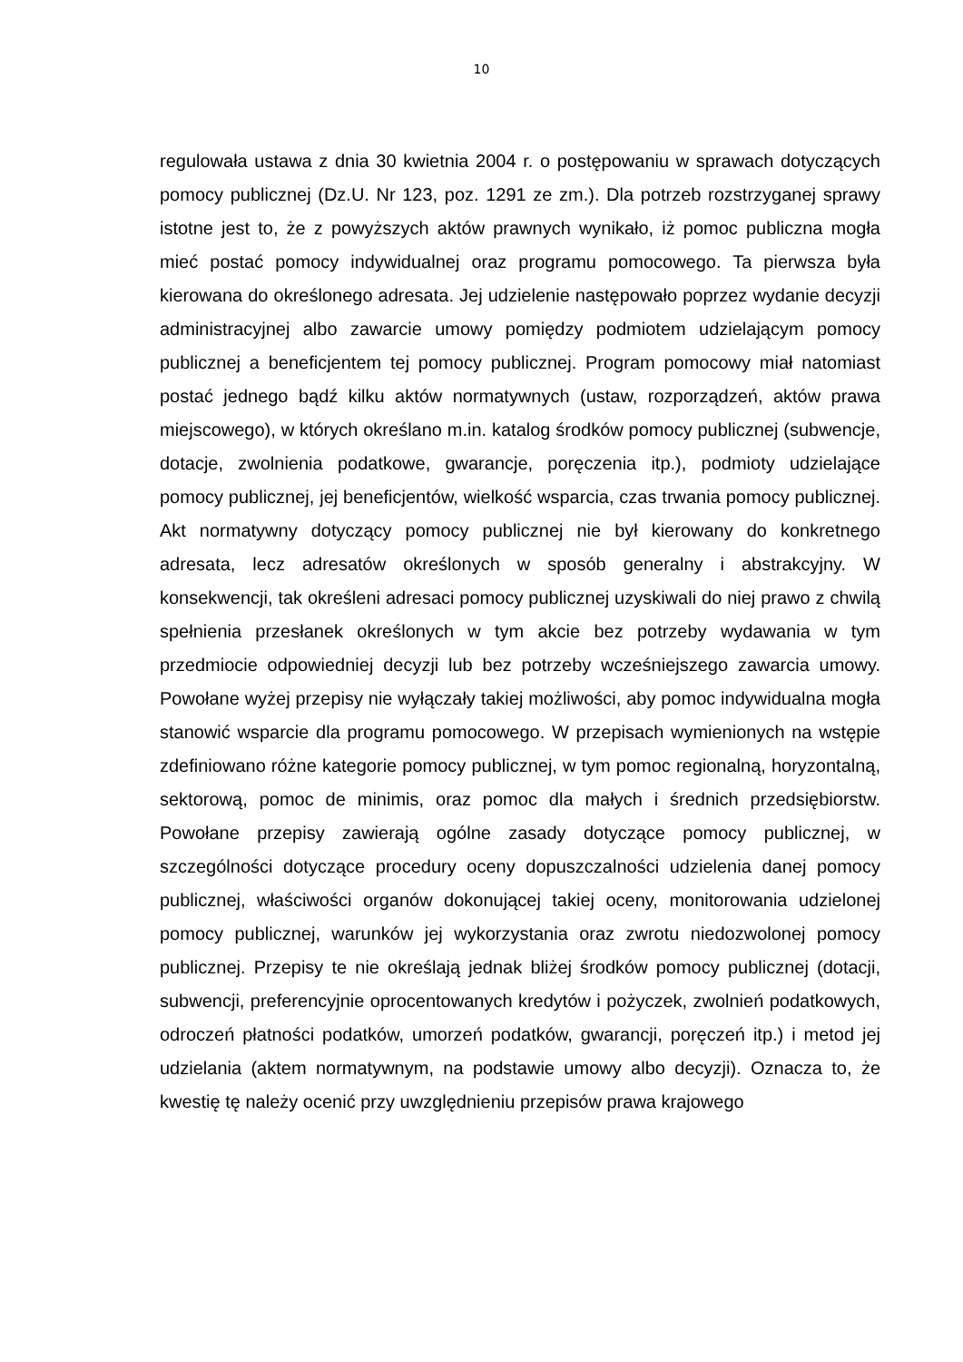10
regulowała ustawa z dnia 30 kwietnia 2004 r. o postępowaniu w sprawach dotyczących pomocy publicznej (Dz.U. Nr 123, poz. 1291 ze zm.). Dla potrzeb rozstrzyganej sprawy istotne jest to, że z powyższych aktów prawnych wynikało, iż pomoc publiczna mogła mieć postać pomocy indywidualnej oraz programu pomocowego. Ta pierwsza była kierowana do określonego adresata. Jej udzielenie następowało poprzez wydanie decyzji administracyjnej albo zawarcie umowy pomiędzy podmiotem udzielającym pomocy publicznej a beneficjentem tej pomocy publicznej. Program pomocowy miał natomiast postać jednego bądź kilku aktów normatywnych (ustaw, rozporządzeń, aktów prawa miejscowego), w których określano m.in. katalog środków pomocy publicznej (subwencje, dotacje, zwolnienia podatkowe, gwarancje, poręczenia itp.), podmioty udzielające pomocy publicznej, jej beneficjentów, wielkość wsparcia, czas trwania pomocy publicznej. Akt normatywny dotyczący pomocy publicznej nie był kierowany do konkretnego adresata, lecz adresatów określonych w sposób generalny i abstrakcyjny. W konsekwencji, tak określeni adresaci pomocy publicznej uzyskiwali do niej prawo z chwilą spełnienia przesłanek określonych w tym akcie bez potrzeby wydawania w tym przedmiocie odpowiedniej decyzji lub bez potrzeby wcześniejszego zawarcia umowy. Powołane wyżej przepisy nie wyłączały takiej możliwości, aby pomoc indywidualna mogła stanowić wsparcie dla programu pomocowego. W przepisach wymienionych na wstępie zdefiniowano różne kategorie pomocy publicznej, w tym pomoc regionalną, horyzontalną, sektorową, pomoc de minimis, oraz pomoc dla małych i średnich przedsiębiorstw. Powołane przepisy zawierają ogólne zasady dotyczące pomocy publicznej, w szczególności dotyczące procedury oceny dopuszczalności udzielenia danej pomocy publicznej, właściwości organów dokonującej takiej oceny, monitorowania udzielonej pomocy publicznej, warunków jej wykorzystania oraz zwrotu niedozwolonej pomocy publicznej. Przepisy te nie określają jednak bliżej środków pomocy publicznej (dotacji, subwencji, preferencyjnie oprocentowanych kredytów i pożyczek, zwolnień podatkowych, odroczeń płatności podatków, umorzeń podatków, gwarancji, poręczeń itp.) i metod jej udzielania (aktem normatywnym, na podstawie umowy albo decyzji). Oznacza to, że kwestię tę należy ocenić przy uwzględnieniu przepisów prawa krajowego